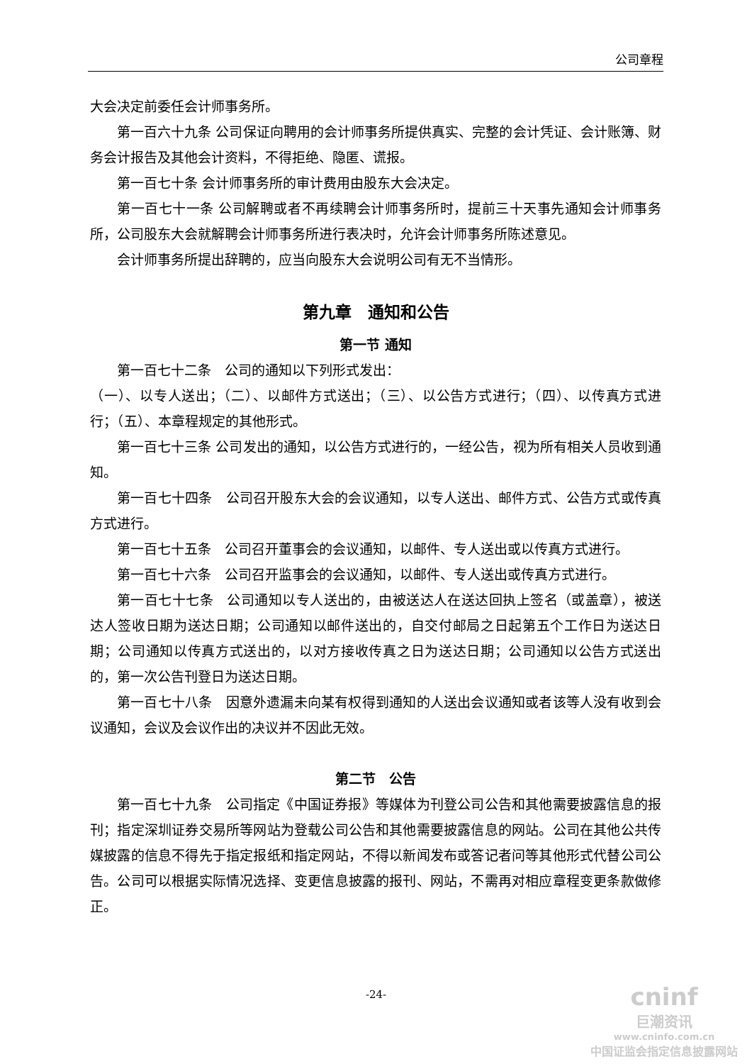公司章程
大会决定前委任会计师事务所。
第一百六十九条 公司保证向聘用的会计师事务所提供真实、完整的会计凭证、会计账簿、财务会计报告及其他会计资料，不得拒绝、隐匿、谎报。
第一百七十条 会计师事务所的审计费用由股东大会决定。
第一百七十一条 公司解聘或者不再续聘会计师事务所时，提前三十天事先通知会计师事务所，公司股东大会就解聘会计师事务所进行表决时，允许会计师事务所陈述意见。
会计师事务所提出辞聘的，应当向股东大会说明公司有无不当情形。
第九章　通知和公告
第一节 通知
第一百七十二条　公司的通知以下列形式发出：
（一）、以专人送出；（二）、以邮件方式送出；（三）、以公告方式进行；（四）、以传真方式进行；（五）、本章程规定的其他形式。
第一百七十三条 公司发出的通知，以公告方式进行的，一经公告，视为所有相关人员收到通知。
第一百七十四条　公司召开股东大会的会议通知，以专人送出、邮件方式、公告方式或传真方式进行。
第一百七十五条　公司召开董事会的会议通知，以邮件、专人送出或以传真方式进行。
第一百七十六条　公司召开监事会的会议通知，以邮件、专人送出或传真方式进行。
第一百七十七条　公司通知以专人送出的，由被送达人在送达回执上签名（或盖章），被送达人签收日期为送达日期；公司通知以邮件送出的，自交付邮局之日起第五个工作日为送达日期；公司通知以传真方式送出的，以对方接收传真之日为送达日期；公司通知以公告方式送出的，第一次公告刊登日为送达日期。
第一百七十八条　因意外遗漏未向某有权得到通知的人送出会议通知或者该等人没有收到会议通知，会议及会议作出的决议并不因此无效。
第二节　公告
第一百七十九条　公司指定《中国证券报》等媒体为刊登公司公告和其他需要披露信息的报刊；指定深圳证券交易所等网站为登载公司公告和其他需要披露信息的网站。公司在其他公共传媒披露的信息不得先于指定报纸和指定网站，不得以新闻发布或答记者问等其他形式代替公司公告。公司可以根据实际情况选择、变更信息披露的报刊、网站，不需再对相应章程变更条款做修正。
-24-
cninf
巨潮资讯
www.cninfo.com.cn
中国证监会指定信息披露网站